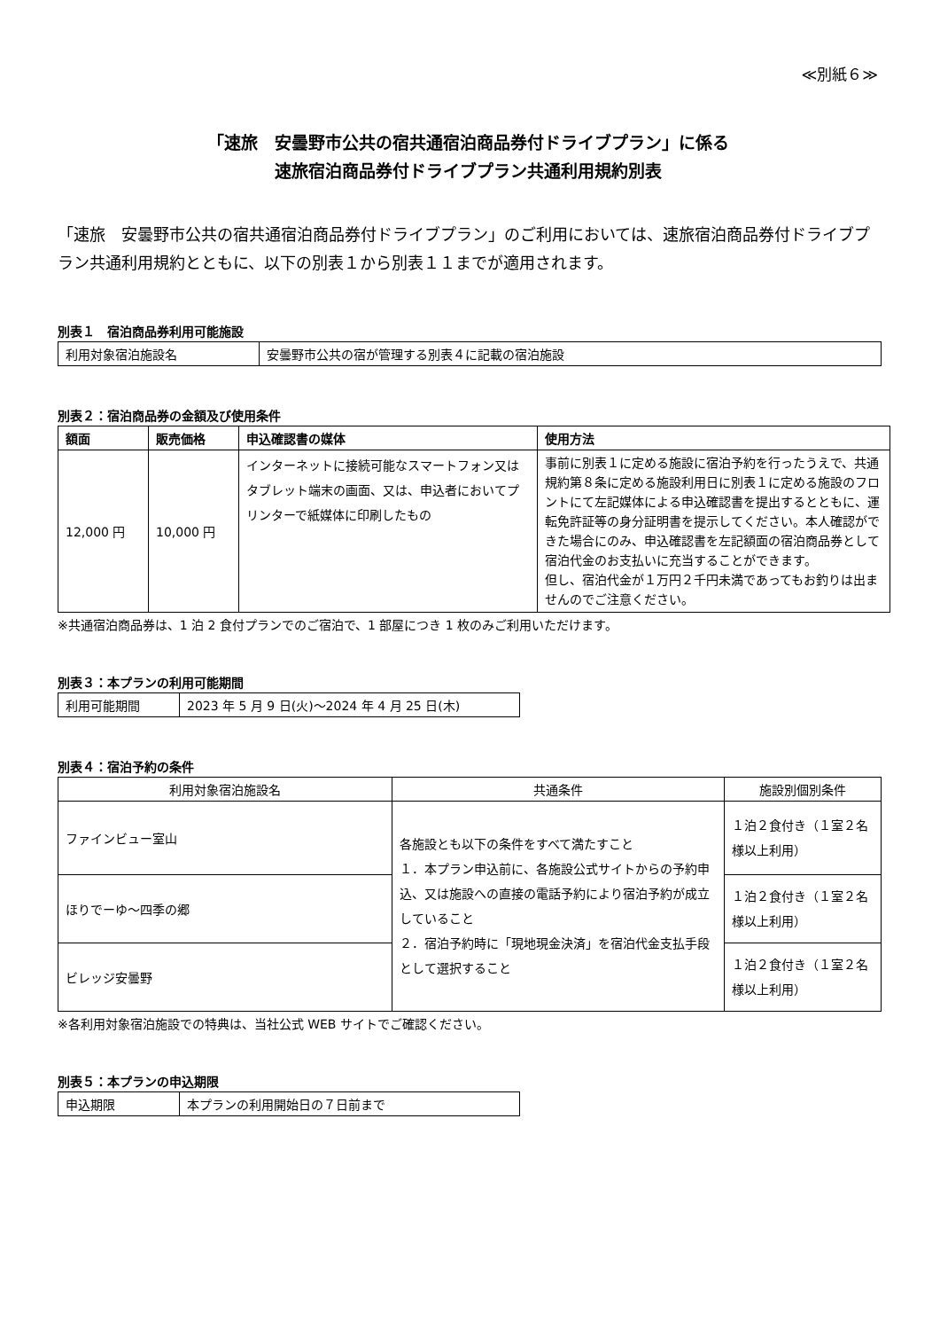≪別紙６≫
「速旅　安曇野市公共の宿共通宿泊商品券付ドライブプラン」に係る
速旅宿泊商品券付ドライブプラン共通利用規約別表
「速旅　安曇野市公共の宿共通宿泊商品券付ドライブプラン」のご利用においては、速旅宿泊商品券付ドライブプラン共通利用規約とともに、以下の別表１から別表１１までが適用されます。
別表１　宿泊商品券利用可能施設
| 利用対象宿泊施設名 | 安曇野市公共の宿が管理する別表４に記載の宿泊施設 |
別表２：宿泊商品券の金額及び使用条件
| 額面 | 販売価格 | 申込確認書の媒体 | 使用方法 |
| --- | --- | --- | --- |
| 12,000 円 | 10,000 円 | インターネットに接続可能なスマートフォン又はタブレット端末の画面、又は、申込者においてプリンターで紙媒体に印刷したもの | 事前に別表１に定める施設に宿泊予約を行ったうえで、共通規約第８条に定める施設利用日に別表１に定める施設のフロントにて左記媒体による申込確認書を提出するとともに、運転免許証等の身分証明書を提示してください。本人確認ができた場合にのみ、申込確認書を左記額面の宿泊商品券として宿泊代金のお支払いに充当することができます。 但し、宿泊代金が１万円２千円未満であってもお釣りは出ませんのでご注意ください。 |
※共通宿泊商品券は、1 泊 2 食付プランでのご宿泊で、1 部屋につき 1 枚のみご利用いただけます。
別表３：本プランの利用可能期間
| 利用可能期間 | 2023 年 5 月 9 日(火)～2024 年 4 月 25 日(木) |
別表４：宿泊予約の条件
| 利用対象宿泊施設名 | 共通条件 | 施設別個別条件 |
| ファインビュー室山 | 各施設とも以下の条件をすべて満たすこと １．本プラン申込前に、各施設公式サイトからの予約申込、又は施設への直接の電話予約により宿泊予約が成立していること ２．宿泊予約時に「現地現金決済」を宿泊代金支払手段として選択すること | １泊２食付き（１室２名様以上利用） |
| ほりでーゆ～四季の郷 | | １泊２食付き（１室２名様以上利用） |
| ビレッジ安曇野 | | １泊２食付き（１室２名様以上利用） |
※各利用対象宿泊施設での特典は、当社公式 WEB サイトでご確認ください。
別表５：本プランの申込期限
| 申込期限 | 本プランの利用開始日の７日前まで |